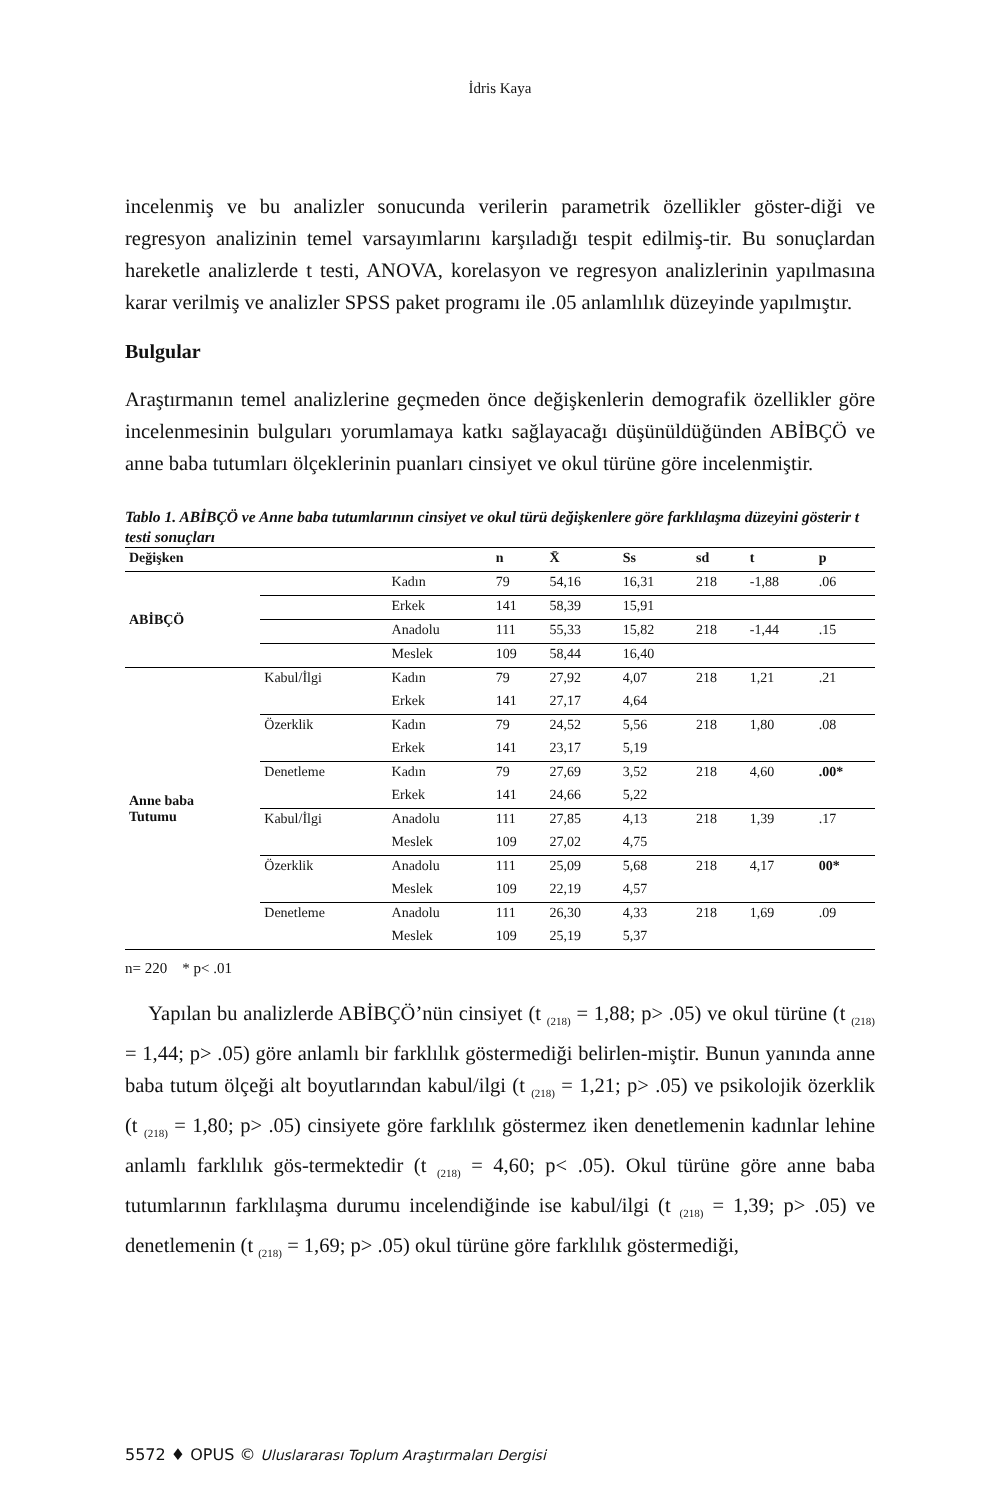İdris Kaya
incelenmiş ve bu analizler sonucunda verilerin parametrik özellikler göster-diği ve regresyon analizinin temel varsayımlarını karşıladığı tespit edilmiş-tir. Bu sonuçlardan hareketle analizlerde t testi, ANOVA, korelasyon ve regresyon analizlerinin yapılmasına karar verilmiş ve analizler SPSS paket programı ile .05 anlamlılık düzeyinde yapılmıştır.
Bulgular
Araştırmanın temel analizlerine geçmeden önce değişkenlerin demografik özellikler göre incelenmesinin bulguları yorumlamaya katkı sağlayacağı düşünüldüğünden ABİBÇÖ ve anne baba tutumları ölçeklerinin puanları cinsiyet ve okul türüne göre incelenmiştir.
Tablo 1. ABİBÇÖ ve Anne baba tutumlarının cinsiyet ve okul türü değişkenlere göre farklılaşma düzeyini gösterir t testi sonuçları
| Değişken | | | n | X̄ | Ss | sd | t | p |
| --- | --- | --- | --- | --- | --- | --- | --- | --- |
| ABİBÇÖ | | Kadın | 79 | 54,16 | 16,31 | 218 | -1,88 | .06 |
| | | Erkek | 141 | 58,39 | 15,91 | | | |
| | | Anadolu | 111 | 55,33 | 15,82 | 218 | -1,44 | .15 |
| | | Meslek | 109 | 58,44 | 16,40 | | | |
| Anne baba Tutumu | Kabul/İlgi | Kadın | 79 | 27,92 | 4,07 | 218 | 1,21 | .21 |
| | | Erkek | 141 | 27,17 | 4,64 | | | |
| | Özerklik | Kadın | 79 | 24,52 | 5,56 | 218 | 1,80 | .08 |
| | | Erkek | 141 | 23,17 | 5,19 | | | |
| | Denetleme | Kadın | 79 | 27,69 | 3,52 | 218 | 4,60 | .00* |
| | | Erkek | 141 | 24,66 | 5,22 | | | |
| | Kabul/İlgi | Anadolu | 111 | 27,85 | 4,13 | 218 | 1,39 | .17 |
| | | Meslek | 109 | 27,02 | 4,75 | | | |
| | Özerklik | Anadolu | 111 | 25,09 | 5,68 | 218 | 4,17 | 00* |
| | | Meslek | 109 | 22,19 | 4,57 | | | |
| | Denetleme | Anadolu | 111 | 26,30 | 4,33 | 218 | 1,69 | .09 |
| | | Meslek | 109 | 25,19 | 5,37 | | | |
n= 220 * p< .01
Yapılan bu analizlerde ABİBÇÖ’nün cinsiyet (t <sub>(218)</sub> = 1,88; p> .05) ve okul türüne (t <sub>(218)</sub> = 1,44; p> .05) göre anlamlı bir farklılık göstermediği belirlen-miştir. Bunun yanında anne baba tutum ölçeği alt boyutlarından kabul/ilgi (t <sub>(218)</sub> = 1,21; p> .05) ve psikolojik özerklik (t <sub>(218)</sub> = 1,80; p> .05) cinsiyete göre farklılık göstermez iken denetlemenin kadınlar lehine anlamlı farklılık gös-termektedir (t <sub>(218)</sub> = 4,60; p< .05). Okul türüne göre anne baba tutumlarının farklılaşma durumu incelendiğinde ise kabul/ilgi (t <sub>(218)</sub> = 1,39; p> .05) ve denetlemenin (t <sub>(218)</sub> = 1,69; p> .05) okul türüne göre farklılık göstermediği,
5572 ♦ OPUS © Uluslararası Toplum Araştırmaları Dergisi